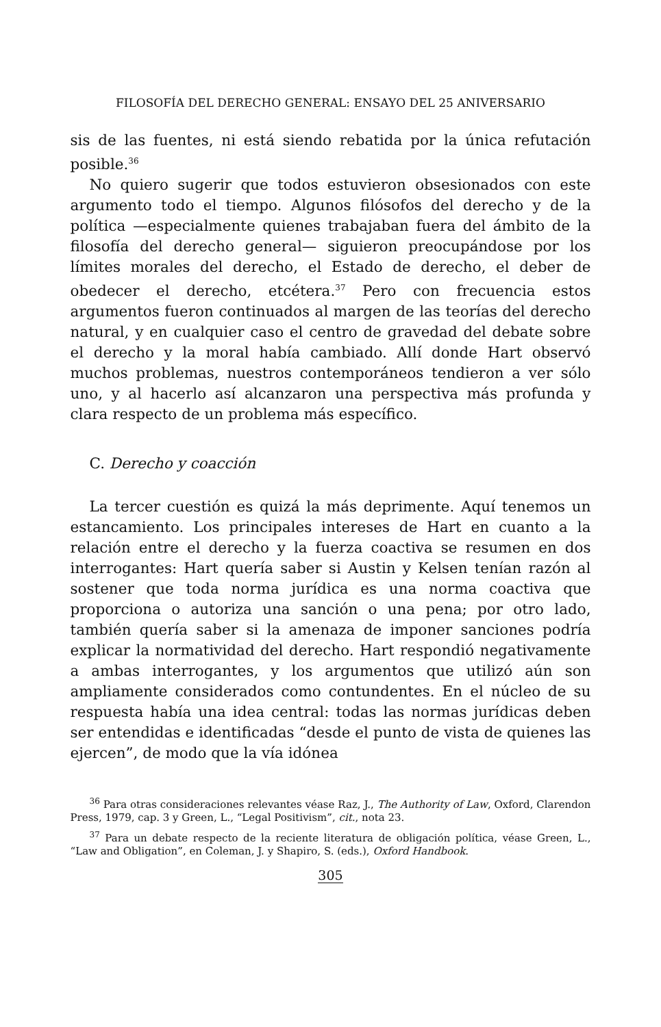FILOSOFÍA DEL DERECHO GENERAL: ENSAYO DEL 25 ANIVERSARIO
sis de las fuentes, ni está siendo rebatida por la única refutación posible.<sup>36</sup>
No quiero sugerir que todos estuvieron obsesionados con este argumento todo el tiempo. Algunos filósofos del derecho y de la política —especialmente quienes trabajaban fuera del ámbito de la filosofía del derecho general— siguieron preocupándose por los límites morales del derecho, el Estado de derecho, el deber de obedecer el derecho, etcétera.<sup>37</sup> Pero con frecuencia estos argumentos fueron continuados al margen de las teorías del derecho natural, y en cualquier caso el centro de gravedad del debate sobre el derecho y la moral había cambiado. Allí donde Hart observó muchos problemas, nuestros contemporáneos tendieron a ver sólo uno, y al hacerlo así alcanzaron una perspectiva más profunda y clara respecto de un problema más específico.
C. Derecho y coacción
La tercer cuestión es quizá la más deprimente. Aquí tenemos un estancamiento. Los principales intereses de Hart en cuanto a la relación entre el derecho y la fuerza coactiva se resumen en dos interrogantes: Hart quería saber si Austin y Kelsen tenían razón al sostener que toda norma jurídica es una norma coactiva que proporciona o autoriza una sanción o una pena; por otro lado, también quería saber si la amenaza de imponer sanciones podría explicar la normatividad del derecho. Hart respondió negativamente a ambas interrogantes, y los argumentos que utilizó aún son ampliamente considerados como contundentes. En el núcleo de su respuesta había una idea central: todas las normas jurídicas deben ser entendidas e identificadas “desde el punto de vista de quienes las ejercen”, de modo que la vía idónea
<sup>36</sup> Para otras consideraciones relevantes véase Raz, J., The Authority of Law, Oxford, Clarendon Press, 1979, cap. 3 y Green, L., “Legal Positivism”, cit., nota 23.
<sup>37</sup> Para un debate respecto de la reciente literatura de obligación política, véase Green, L., “Law and Obligation”, en Coleman, J. y Shapiro, S. (eds.), Oxford Handbook.
305